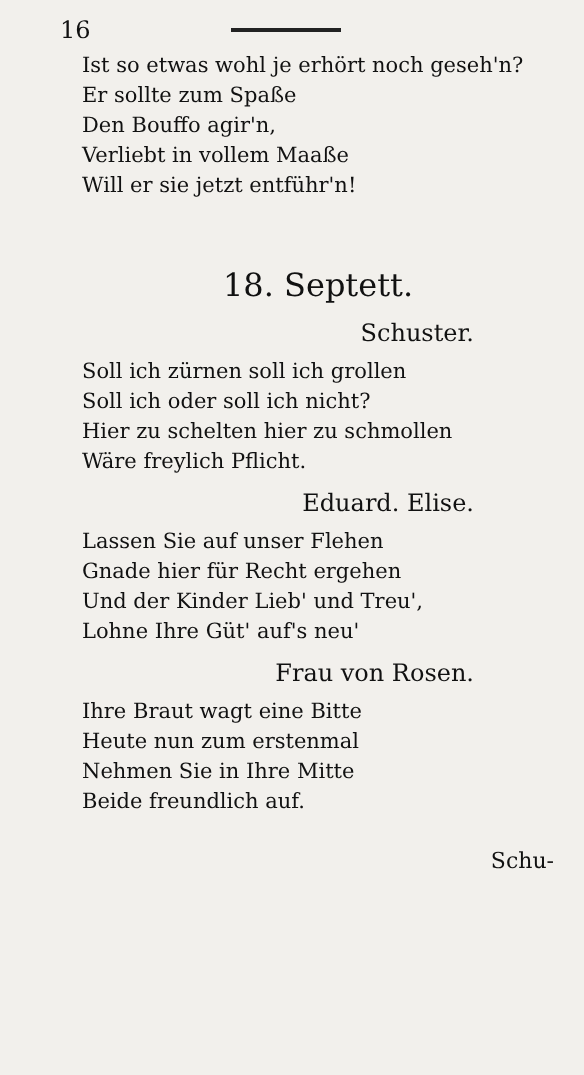16
Ist so etwas wohl je erhört noch geseh'n?
Er sollte zum Spaße
Den Bouffo agir'n,
Verliebt in vollem Maaße
Will er sie jetzt entführ'n!
18. Septett.
Schuster.
Soll ich zürnen soll ich grollen
Soll ich oder soll ich nicht?
Hier zu schelten hier zu schmollen
Wäre freylich Pflicht.
Eduard. Elise.
Lassen Sie auf unser Flehen
Gnade hier für Recht ergehen
Und der Kinder Lieb' und Treu',
Lohne Ihre Güt' auf's neu'
Frau von Rosen.
Ihre Braut wagt eine Bitte
Heute nun zum erstenmal
Nehmen Sie in Ihre Mitte
Beide freundlich auf.
Schu-